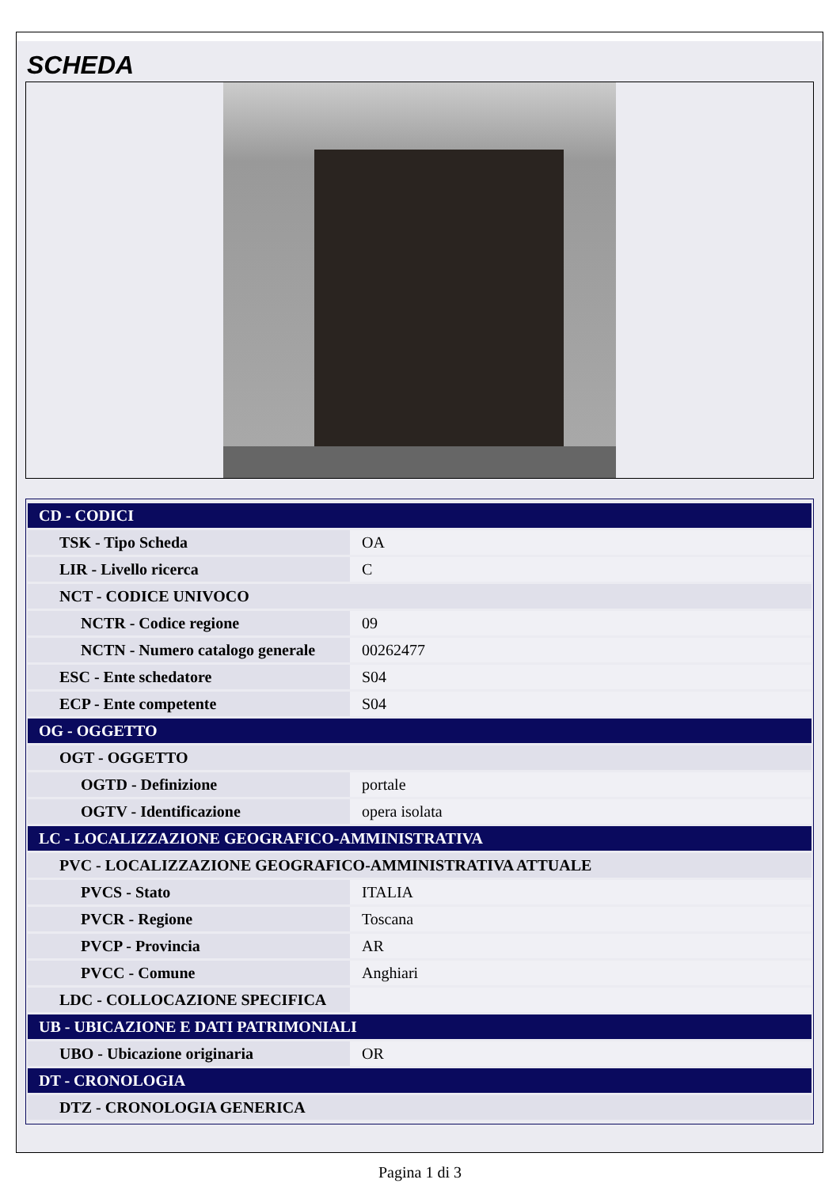SCHEDA
| CD - CODICI | |
| TSK - Tipo Scheda | OA |
| LIR - Livello ricerca | C |
| NCT - CODICE UNIVOCO | |
| NCTR - Codice regione | 09 |
| NCTN - Numero catalogo generale | 00262477 |
| ESC - Ente schedatore | S04 |
| ECP - Ente competente | S04 |
| OG - OGGETTO | |
| OGT - OGGETTO | |
| OGTD - Definizione | portale |
| OGTV - Identificazione | opera isolata |
| LC - LOCALIZZAZIONE GEOGRAFICO-AMMINISTRATIVA | |
| PVC - LOCALIZZAZIONE GEOGRAFICO-AMMINISTRATIVA ATTUALE | |
| PVCS - Stato | ITALIA |
| PVCR - Regione | Toscana |
| PVCP - Provincia | AR |
| PVCC - Comune | Anghiari |
| LDC - COLLOCAZIONE SPECIFICA | |
| UB - UBICAZIONE E DATI PATRIMONIALI | |
| UBO - Ubicazione originaria | OR |
| DT - CRONOLOGIA | |
| DTZ - CRONOLOGIA GENERICA | |
Pagina 1 di 3